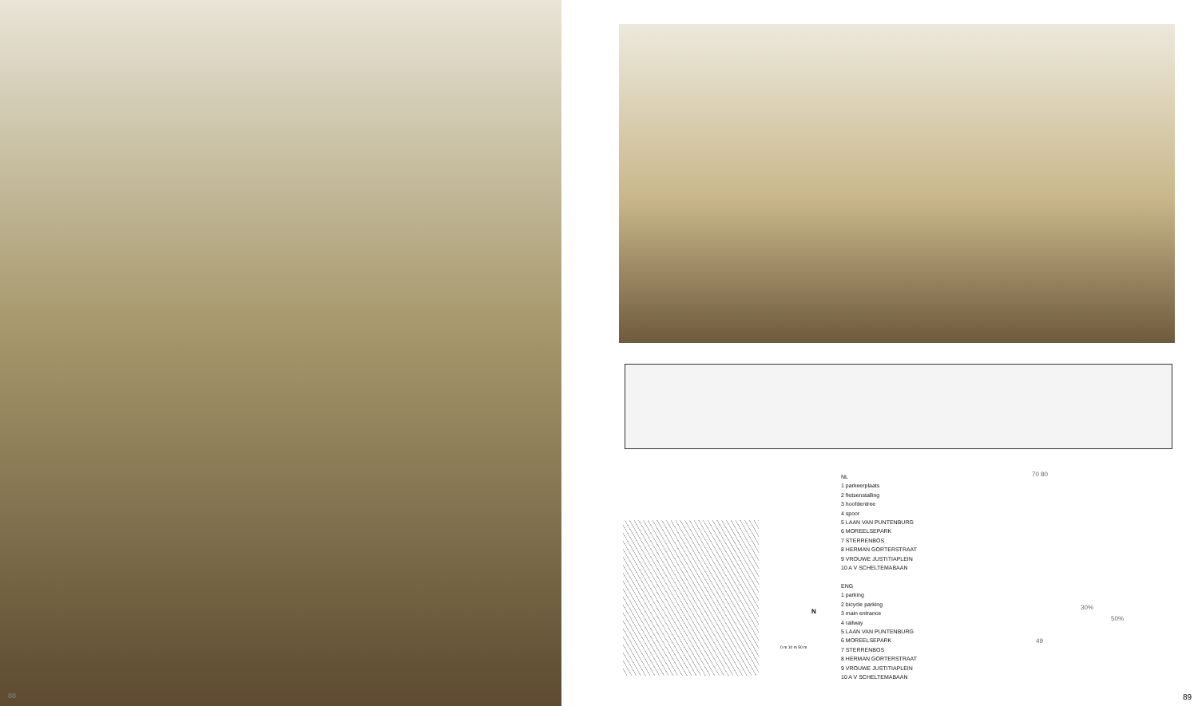N
0 m 10 m 50 m
NL
1 parkeerplaats
2 fietsenstalling
3 hoofdentree
4 spoor
5 LAAN VAN PUNTENBURG
6 MOREELSEPARK
7 STERRENBOS
8 HERMAN GORTERSTRAAT
9 VROUWE JUSTITIAPLEIN
10 A V SCHELTEMABAAN
ENG
1 parking
2 bicycle parking
3 main entrance
4 railway
5 LAAN VAN PUNTENBURG
6 MOREELSEPARK
7 STERRENBOS
8 HERMAN GORTERSTRAAT
9 VROUWE JUSTITIAPLEIN
10 A V SCHELTEMABAAN
70 80
30%
50%
49
88 89